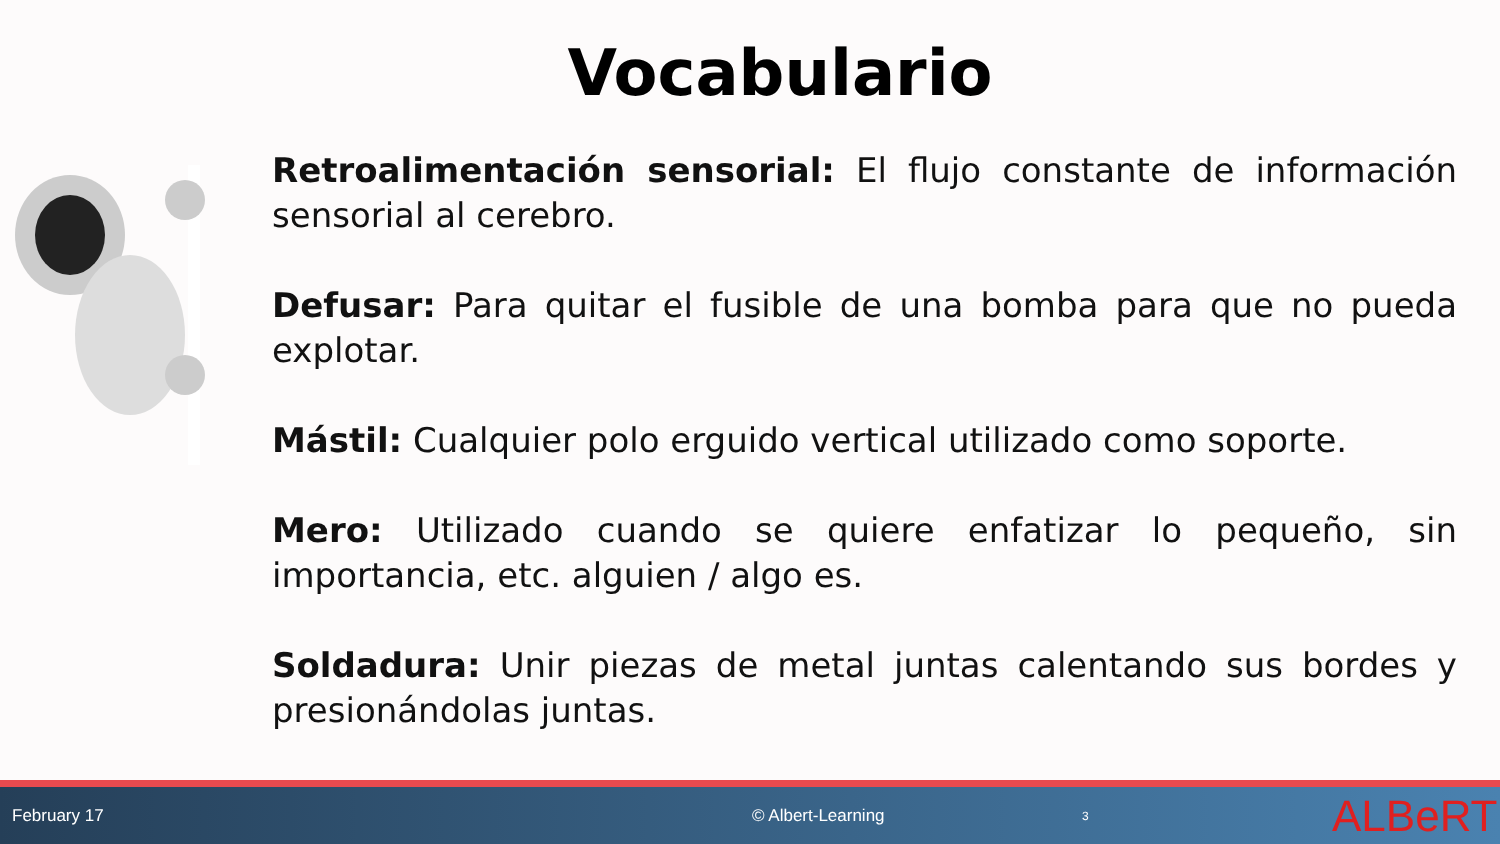Vocabulario
Retroalimentación sensorial: El flujo constante de información sensorial al cerebro.
Defusar: Para quitar el fusible de una bomba para que no pueda explotar.
Mástil: Cualquier polo erguido vertical utilizado como soporte.
Mero: Utilizado cuando se quiere enfatizar lo pequeño, sin importancia, etc. alguien / algo es.
Soldadura: Unir piezas de metal juntas calentando sus bordes y presionándolas juntas.
February 17 © Albert-Learning 3 ALBeRT